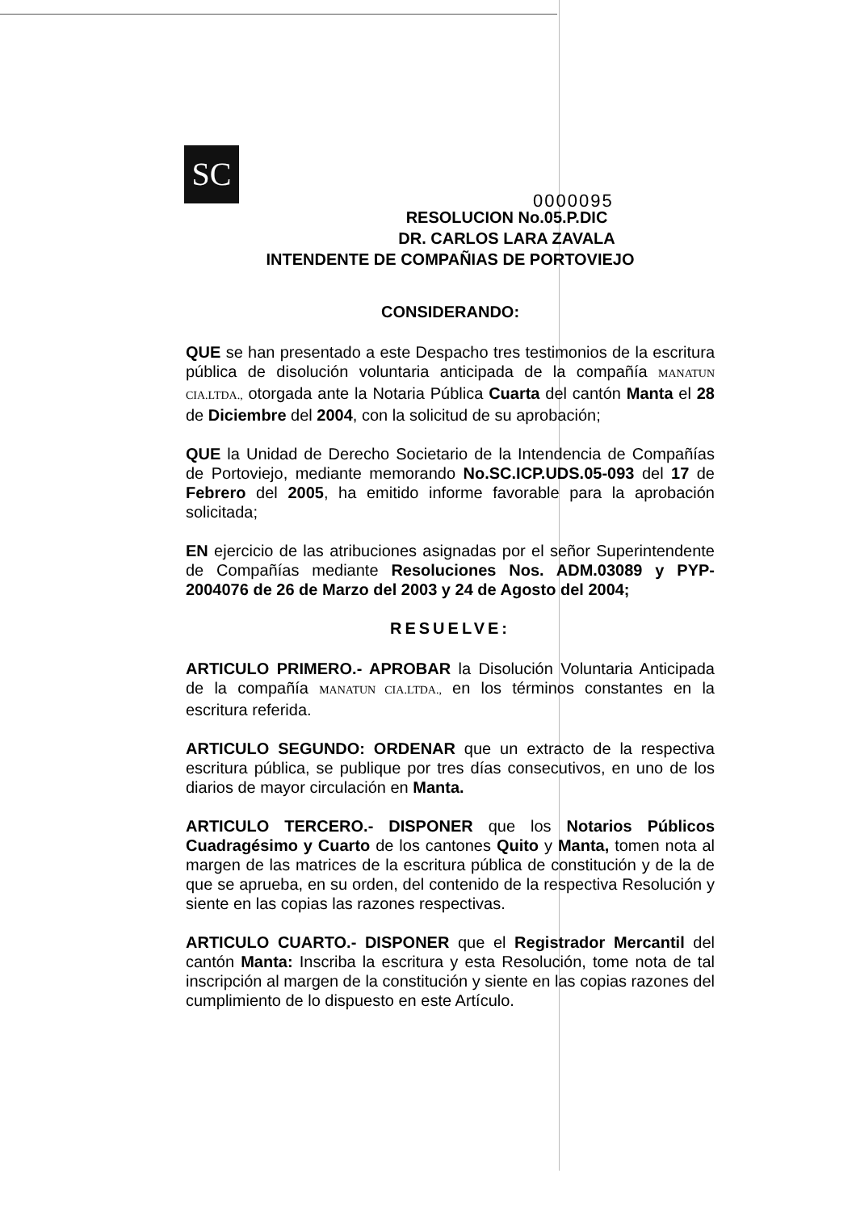SC
0000095
RESOLUCION No.05.P.DIC
DR. CARLOS LARA ZAVALA
INTENDENTE DE COMPAÑIAS DE PORTOVIEJO
CONSIDERANDO:
QUE se han presentado a este Despacho tres testimonios de la escritura pública de disolución voluntaria anticipada de la compañía MANATUN CIA.LTDA., otorgada ante la Notaria Pública Cuarta del cantón Manta el 28 de Diciembre del 2004, con la solicitud de su aprobación;
QUE la Unidad de Derecho Societario de la Intendencia de Compañías de Portoviejo, mediante memorando No.SC.ICP.UDS.05-093 del 17 de Febrero del 2005, ha emitido informe favorable para la aprobación solicitada;
EN ejercicio de las atribuciones asignadas por el señor Superintendente de Compañías mediante Resoluciones Nos. ADM.03089 y PYP-2004076 de 26 de Marzo del 2003 y 24 de Agosto del 2004;
RESUELVE:
ARTICULO PRIMERO.- APROBAR la Disolución Voluntaria Anticipada de la compañía MANATUN CIA.LTDA., en los términos constantes en la escritura referida.
ARTICULO SEGUNDO: ORDENAR que un extracto de la respectiva escritura pública, se publique por tres días consecutivos, en uno de los diarios de mayor circulación en Manta.
ARTICULO TERCERO.- DISPONER que los Notarios Públicos Cuadragésimo y Cuarto de los cantones Quito y Manta, tomen nota al margen de las matrices de la escritura pública de constitución y de la de que se aprueba, en su orden, del contenido de la respectiva Resolución y siente en las copias las razones respectivas.
ARTICULO CUARTO.- DISPONER que el Registrador Mercantil del cantón Manta: Inscriba la escritura y esta Resolución, tome nota de tal inscripción al margen de la constitución y siente en las copias razones del cumplimiento de lo dispuesto en este Artículo.